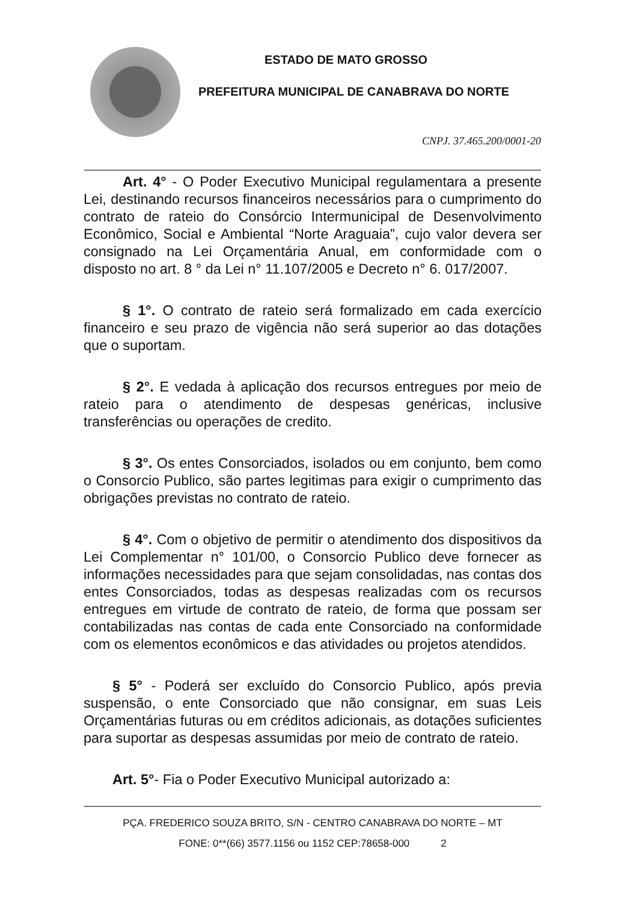ESTADO DE MATO GROSSO
PREFEITURA MUNICIPAL DE CANABRAVA DO NORTE
CNPJ. 37.465.200/0001-20
Art. 4° - O Poder Executivo Municipal regulamentara a presente Lei, destinando recursos financeiros necessários para o cumprimento do contrato de rateio do Consórcio Intermunicipal de Desenvolvimento Econômico, Social e Ambiental “Norte Araguaia”, cujo valor devera ser consignado na Lei Orçamentária Anual, em conformidade com o disposto no art. 8 ° da Lei n° 11.107/2005 e Decreto n° 6. 017/2007.
§ 1°. O contrato de rateio será formalizado em cada exercício financeiro e seu prazo de vigência não será superior ao das dotações que o suportam.
§ 2°. E vedada à aplicação dos recursos entregues por meio de rateio para o atendimento de despesas genéricas, inclusive transferências ou operações de credito.
§ 3°. Os entes Consorciados, isolados ou em conjunto, bem como o Consorcio Publico, são partes legitimas para exigir o cumprimento das obrigações previstas no contrato de rateio.
§ 4°. Com o objetivo de permitir o atendimento dos dispositivos da Lei Complementar n° 101/00, o Consorcio Publico deve fornecer as informações necessidades para que sejam consolidadas, nas contas dos entes Consorciados, todas as despesas realizadas com os recursos entregues em virtude de contrato de rateio, de forma que possam ser contabilizadas nas contas de cada ente Consorciado na conformidade com os elementos econômicos e das atividades ou projetos atendidos.
§ 5° - Poderá ser excluído do Consorcio Publico, após previa suspensão, o ente Consorciado que não consignar, em suas Leis Orçamentárias futuras ou em créditos adicionais, as dotações suficientes para suportar as despesas assumidas por meio de contrato de rateio.
Art. 5°- Fia o Poder Executivo Municipal autorizado a:
PÇA. FREDERICO SOUZA BRITO, S/N - CENTRO CANABRAVA DO NORTE – MT
FONE: 0**(66) 3577.1156 ou 1152 CEP:78658-000 2